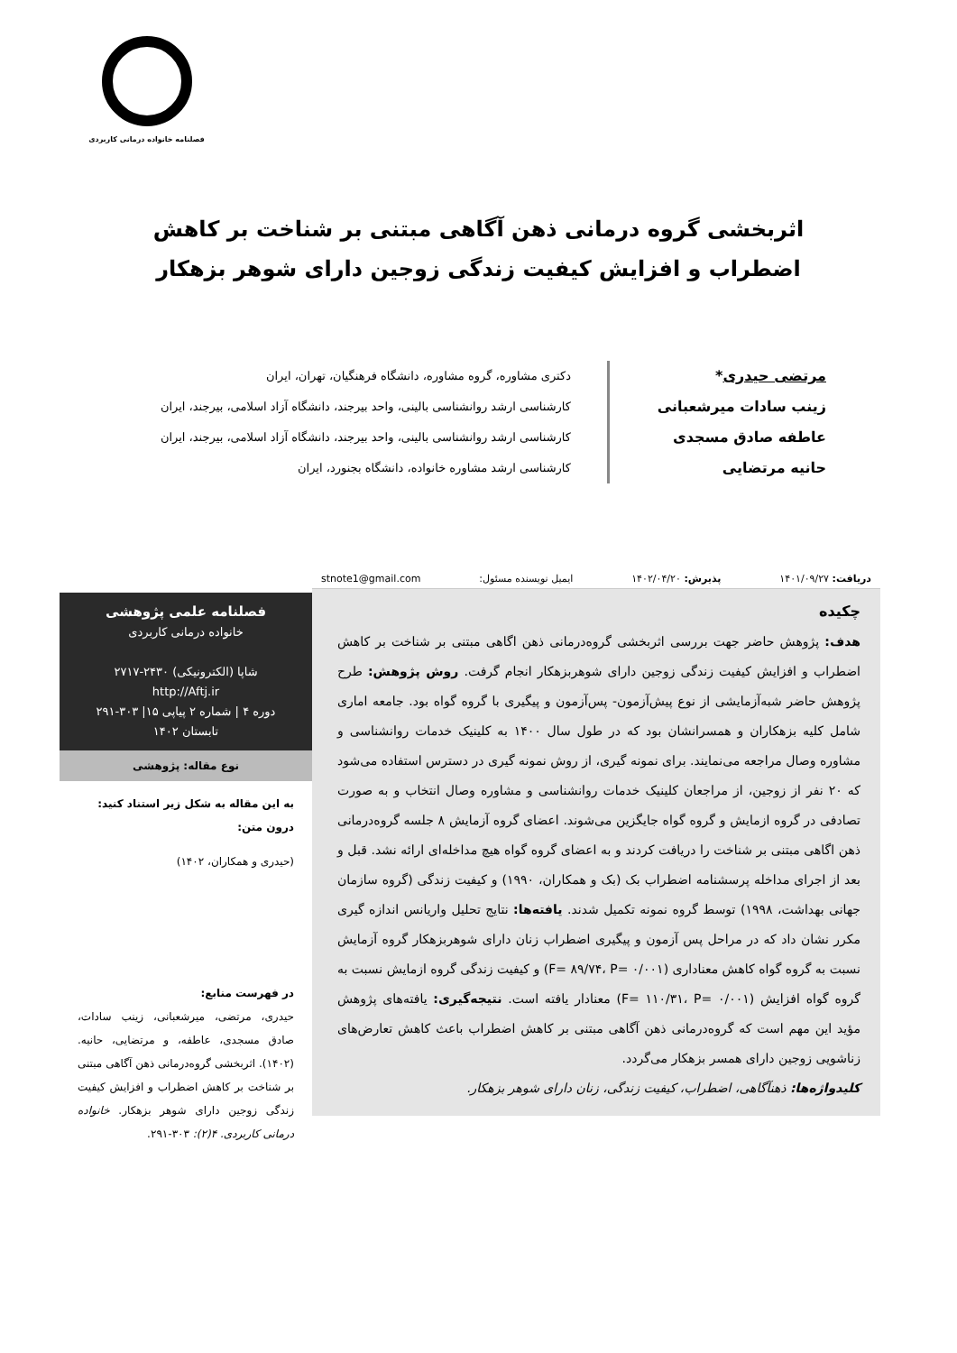فصلنامه خانواده درمانی کاربردی
اثربخشی گروه درمانی ذهن آگاهی مبتنی بر شناخت بر کاهش
اضطراب و افزایش کیفیت زندگی زوجین دارای شوهر بزهکار
مرتضی حیدری*
زینب سادات میرشعبانی
عاطفه صادق مسجدی
حانیه مرتضایی
دکتری مشاوره، گروه مشاوره، دانشگاه فرهنگیان، تهران، ایران
کارشناسی ارشد روانشناسی بالینی، واحد بیرجند، دانشگاه آزاد اسلامی، بیرجند، ایران
کارشناسی ارشد روانشناسی بالینی، واحد بیرجند، دانشگاه آزاد اسلامی، بیرجند، ایران
کارشناسی ارشد مشاوره خانواده، دانشگاه بجنورد، ایران
دریافت: ۱۴۰۱/۰۹/۲۷ پذیرش: ۱۴۰۲/۰۴/۲۰ ایمیل نویسنده مسئول: stnote1@gmail.com
چکیده
هدف: پژوهش حاضر جهت بررسی اثربخشی گروه‌درمانی ذهن اگاهی مبتنی بر شناخت بر کاهش اضطراب و افزایش کیفیت زندگی زوجین دارای شوهربزهکار انجام گرفت. روش پژوهش: طرح پژوهش حاضر شبه‌آزمایشی از نوع پیش‌آزمون- پس‌آزمون و پیگیری با گروه گواه بود. جامعه اماری شامل کلیه بزهکاران و همسرانشان بود که در طول سال ۱۴۰۰ به کلینیک خدمات روانشناسی و مشاوره وصال مراجعه می‌نمایند. برای نمونه گیری، از روش نمونه گیری در دسترس استفاده می‌شود که ۲۰ نفر از زوجین، از مراجعان کلینیک خدمات روانشناسی و مشاوره وصال انتخاب و به صورت تصادفی در گروه ازمایش و گروه گواه جایگزین می‌شوند. اعضای گروه آزمایش ۸ جلسه گروه‌درمانی ذهن اگاهی مبتنی بر شناخت را دریافت کردند و به اعضای گروه گواه هیچ مداخله‌ای ارائه نشد. قبل و بعد از اجرای مداخله پرسشنامه اضطراب بک (بک و همکاران، ۱۹۹۰) و کیفیت زندگی (گروه سازمان جهانی بهداشت، ۱۹۹۸) توسط گروه نمونه تکمیل شدند. یافته‌ها: نتایج تحلیل واریانس اندازه گیری مکرر نشان داد که در مراحل پس آزمون و پیگیری اضطراب زنان دارای شوهربزهکار گروه آزمایش نسبت به گروه گواه کاهش معناداری (F= ۸۹/۷۴، P= ۰/۰۰۱) و کیفیت زندگی گروه ازمایش نسبت به گروه گواه افزایش (F= ۱۱۰/۳۱، P= ۰/۰۰۱) معنادار یافته است. نتیجه‌گیری: یافته‌های پژوهش مؤید این مهم است که گروه‌درمانی ذهن آگاهی مبتنی بر کاهش اضطراب باعث کاهش تعارض‌های زناشویی زوجین دارای همسر بزهکار می‌گردد.
کلیدواژه‌ها: ذهنآگاهی، اضطراب، کیفیت زندگی، زنان دارای شوهر بزهکار.
فصلنامه علمی پژوهشی
خانواده درمانی کاربردی
شاپا (الکترونیکی) ۲۴۳۰-۲۷۱۷
http://Aftj.ir
دوره ۴ | شماره ۲ پیاپی ۱۵| ۳۰۳-۲۹۱
تابستان ۱۴۰۲
نوع مقاله: پژوهشی
به این مقاله به شکل زیر استناد کنید:
درون متن:
(حیدری و همکاران، ۱۴۰۲)
در فهرست منابع:
حیدری، مرتضی، میرشعبانی، زینب سادات، صادق مسجدی، عاطفه، و مرتضایی، حانیه. (۱۴۰۲). اثربخشی گروه‌درمانی ذهن آگاهی مبتنی بر شناخت بر کاهش اضطراب و افزایش کیفیت زندگی زوجین دارای شوهر بزهکار. خانواده درمانی کاربردی. ۴(۲): ۳۰۳-۲۹۱.